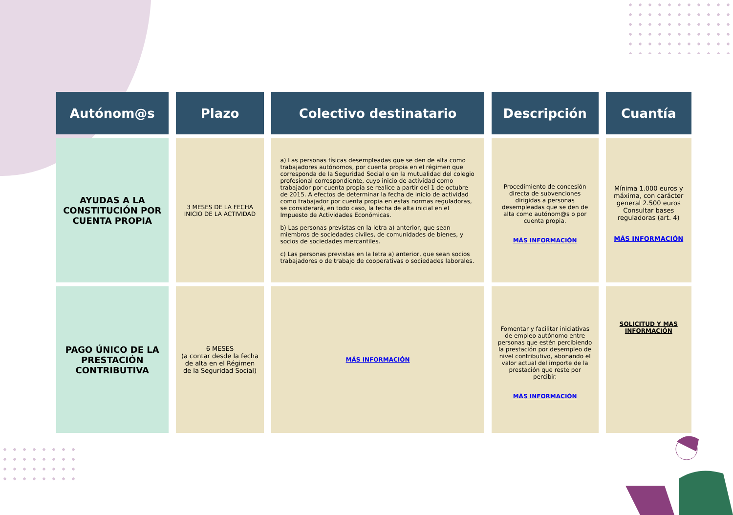| Autónom@s | Plazo | Colectivo destinatario | Descripción | Cuantía |
| --- | --- | --- | --- | --- |
| AYUDAS A LA CONSTITUCIÓN POR CUENTA PROPIA | 3 MESES DE LA FECHA INICIO DE LA ACTIVIDAD | a) Las personas físicas desempleadas que se den de alta como trabajadores autónomos, por cuenta propia en el régimen que corresponda de la Seguridad Social o en la mutualidad del colegio profesional correspondiente, cuyo inicio de actividad como trabajador por cuenta propia se realice a partir del 1 de octubre de 2015. A efectos de determinar la fecha de inicio de actividad como trabajador por cuenta propia en estas normas reguladoras, se considerará, en todo caso, la fecha de alta inicial en el Impuesto de Actividades Económicas. b) Las personas previstas en la letra a) anterior, que sean miembros de sociedades civiles, de comunidades de bienes, y socios de sociedades mercantiles. c) Las personas previstas en la letra a) anterior, que sean socios trabajadores o de trabajo de cooperativas o sociedades laborales. | Procedimiento de concesión directa de subvenciones dirigidas a personas desempleadas que se den de alta como autónom@s o por cuenta propia. MÁS INFORMACIÓN | Mínima 1.000 euros y máxima, con carácter general 2.500 euros Consultar bases reguladoras (art. 4) MÁS INFORMACIÓN |
| PAGO ÚNICO DE LA PRESTACIÓN CONTRIBUTIVA | 6 MESES (a contar desde la fecha de alta en el Régimen de la Seguridad Social) | MÁS INFORMACIÓN | Fomentar y facilitar iniciativas de empleo autónomo entre personas que estén percibiendo la prestación por desempleo de nivel contributivo, abonando el valor actual del importe de la prestación que reste por percibir. MÁS INFORMACIÓN | SOLICITUD Y MAS INFORMACIÓN |